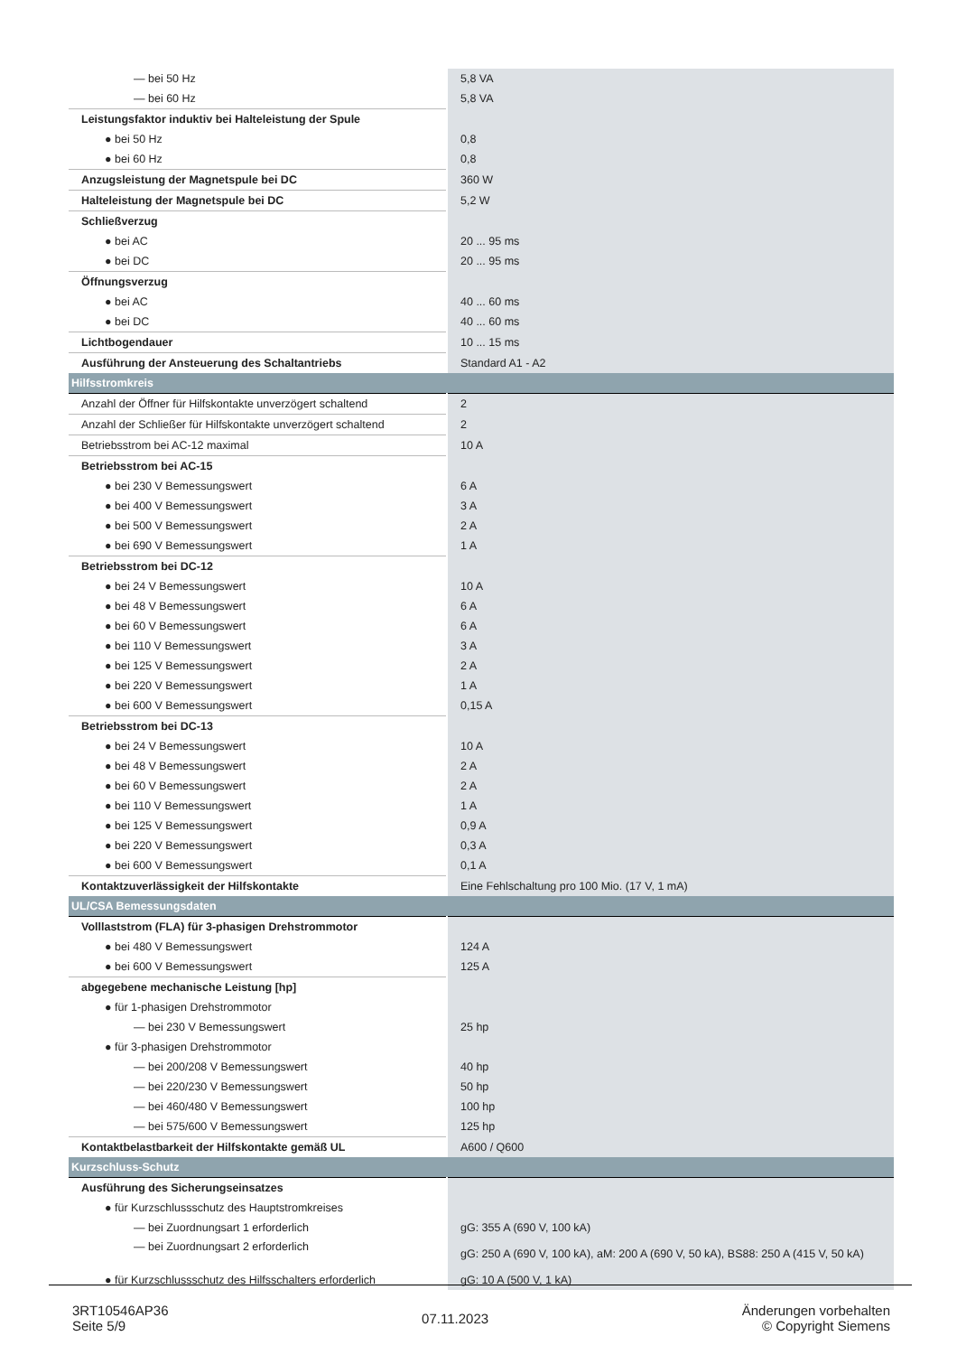| — bei 50 Hz | 5,8 VA |
| — bei 60 Hz | 5,8 VA |
| Leistungsfaktor induktiv bei Halteleistung der Spule | |
| ● bei 50 Hz | 0,8 |
| ● bei 60 Hz | 0,8 |
| Anzugsleistung der Magnetspule bei DC | 360 W |
| Halteleistung der Magnetspule bei DC | 5,2 W |
| Schließverzug | |
| ● bei AC | 20 ... 95 ms |
| ● bei DC | 20 ... 95 ms |
| Öffnungsverzug | |
| ● bei AC | 40 ... 60 ms |
| ● bei DC | 40 ... 60 ms |
| Lichtbogendauer | 10 ... 15 ms |
| Ausführung der Ansteuerung des Schaltantriebs | Standard A1 - A2 |
| Hilfsstromkreis | |
| Anzahl der Öffner für Hilfskontakte unverzögert schaltend | 2 |
| Anzahl der Schließer für Hilfskontakte unverzögert schaltend | 2 |
| Betriebsstrom bei AC-12 maximal | 10 A |
| Betriebsstrom bei AC-15 | |
| ● bei 230 V Bemessungswert | 6 A |
| ● bei 400 V Bemessungswert | 3 A |
| ● bei 500 V Bemessungswert | 2 A |
| ● bei 690 V Bemessungswert | 1 A |
| Betriebsstrom bei DC-12 | |
| ● bei 24 V Bemessungswert | 10 A |
| ● bei 48 V Bemessungswert | 6 A |
| ● bei 60 V Bemessungswert | 6 A |
| ● bei 110 V Bemessungswert | 3 A |
| ● bei 125 V Bemessungswert | 2 A |
| ● bei 220 V Bemessungswert | 1 A |
| ● bei 600 V Bemessungswert | 0,15 A |
| Betriebsstrom bei DC-13 | |
| ● bei 24 V Bemessungswert | 10 A |
| ● bei 48 V Bemessungswert | 2 A |
| ● bei 60 V Bemessungswert | 2 A |
| ● bei 110 V Bemessungswert | 1 A |
| ● bei 125 V Bemessungswert | 0,9 A |
| ● bei 220 V Bemessungswert | 0,3 A |
| ● bei 600 V Bemessungswert | 0,1 A |
| Kontaktzuverlässigkeit der Hilfskontakte | Eine Fehlschaltung pro 100 Mio. (17 V, 1 mA) |
| UL/CSA Bemessungsdaten | |
| Volllaststrom (FLA) für 3-phasigen Drehstrommotor | |
| ● bei 480 V Bemessungswert | 124 A |
| ● bei 600 V Bemessungswert | 125 A |
| abgegebene mechanische Leistung [hp] | |
| ● für 1-phasigen Drehstrommotor | |
| — bei 230 V Bemessungswert | 25 hp |
| ● für 3-phasigen Drehstrommotor | |
| — bei 200/208 V Bemessungswert | 40 hp |
| — bei 220/230 V Bemessungswert | 50 hp |
| — bei 460/480 V Bemessungswert | 100 hp |
| — bei 575/600 V Bemessungswert | 125 hp |
| Kontaktbelastbarkeit der Hilfskontakte gemäß UL | A600 / Q600 |
| Kurzschluss-Schutz | |
| Ausführung des Sicherungseinsatzes | |
| ● für Kurzschlussschutz des Hauptstromkreises | |
| — bei Zuordnungsart 1 erforderlich | gG: 355 A (690 V, 100 kA) |
| — bei Zuordnungsart 2 erforderlich | gG: 250 A (690 V, 100 kA), aM: 200 A (690 V, 50 kA), BS88: 250 A (415 V, 50 kA) |
| ● für Kurzschlussschutz des Hilfsschalters erforderlich | gG: 10 A (500 V, 1 kA) |
3RT10546AP36
Seite 5/9
07.11.2023
Änderungen vorbehalten
© Copyright Siemens